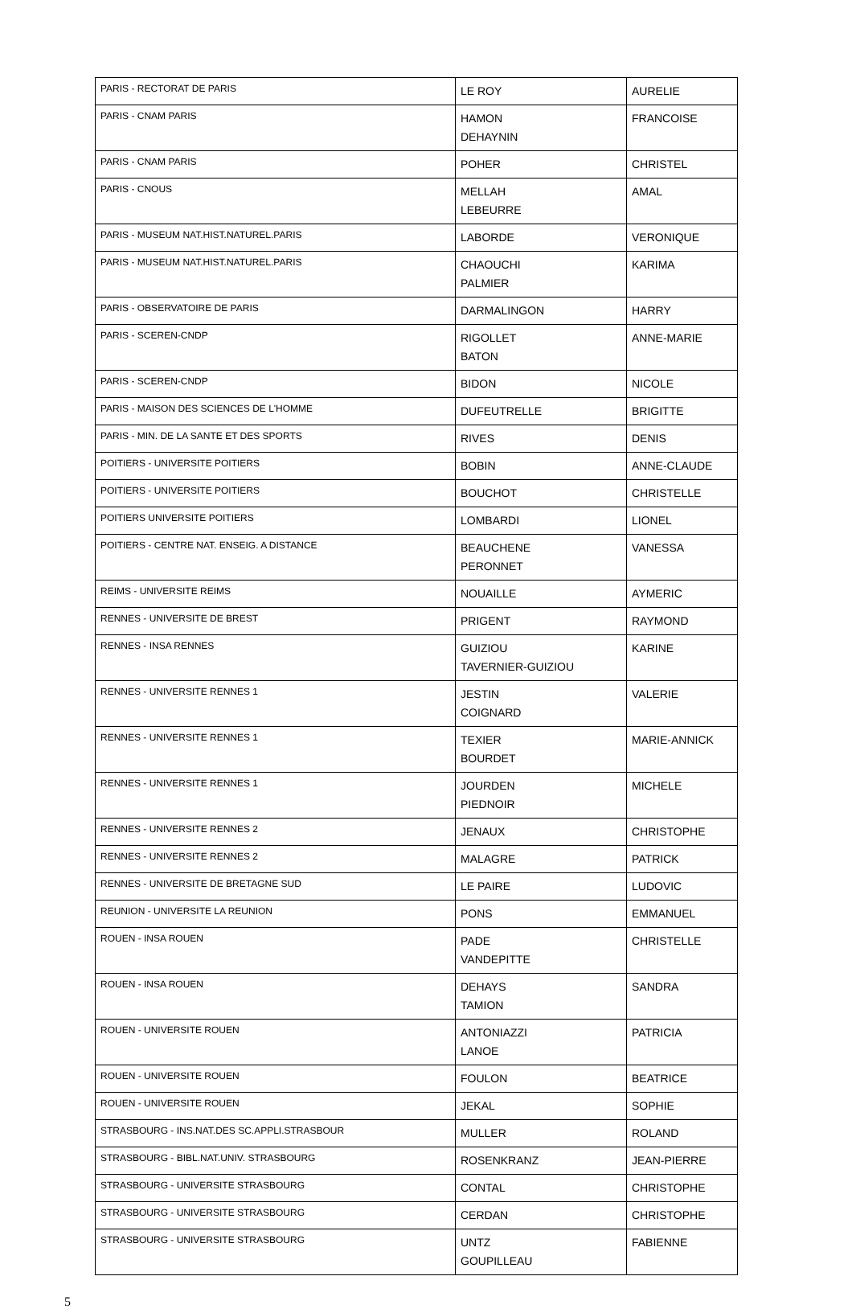| PARIS - RECTORAT DE PARIS | LE ROY | AURELIE |
| PARIS - CNAM PARIS | HAMON DEHAYNIN | FRANCOISE |
| PARIS - CNAM PARIS | POHER | CHRISTEL |
| PARIS - CNOUS | MELLAH LEBEURRE | AMAL |
| PARIS - MUSEUM NAT.HIST.NATUREL.PARIS | LABORDE | VERONIQUE |
| PARIS - MUSEUM NAT.HIST.NATUREL.PARIS | CHAOUCHI PALMIER | KARIMA |
| PARIS - OBSERVATOIRE DE PARIS | DARMALINGON | HARRY |
| PARIS - SCEREN-CNDP | RIGOLLET BATON | ANNE-MARIE |
| PARIS - SCEREN-CNDP | BIDON | NICOLE |
| PARIS - MAISON DES SCIENCES DE L'HOMME | DUFEUTRELLE | BRIGITTE |
| PARIS - MIN. DE LA SANTE ET DES SPORTS | RIVES | DENIS |
| POITIERS - UNIVERSITE POITIERS | BOBIN | ANNE-CLAUDE |
| POITIERS - UNIVERSITE POITIERS | BOUCHOT | CHRISTELLE |
| POITIERS UNIVERSITE POITIERS | LOMBARDI | LIONEL |
| POITIERS - CENTRE NAT. ENSEIG. A DISTANCE | BEAUCHENE PERONNET | VANESSA |
| REIMS - UNIVERSITE REIMS | NOUAILLE | AYMERIC |
| RENNES - UNIVERSITE DE BREST | PRIGENT | RAYMOND |
| RENNES - INSA RENNES | GUIZIOU TAVERNIER-GUIZIOU | KARINE |
| RENNES - UNIVERSITE RENNES 1 | JESTIN COIGNARD | VALERIE |
| RENNES - UNIVERSITE RENNES 1 | TEXIER BOURDET | MARIE-ANNICK |
| RENNES - UNIVERSITE RENNES 1 | JOURDEN PIEDNOIR | MICHELE |
| RENNES - UNIVERSITE RENNES 2 | JENAUX | CHRISTOPHE |
| RENNES - UNIVERSITE RENNES 2 | MALAGRE | PATRICK |
| RENNES - UNIVERSITE DE BRETAGNE SUD | LE PAIRE | LUDOVIC |
| REUNION - UNIVERSITE LA REUNION | PONS | EMMANUEL |
| ROUEN - INSA ROUEN | PADE VANDEPITTE | CHRISTELLE |
| ROUEN - INSA ROUEN | DEHAYS TAMION | SANDRA |
| ROUEN - UNIVERSITE ROUEN | ANTONIAZZI LANOE | PATRICIA |
| ROUEN - UNIVERSITE ROUEN | FOULON | BEATRICE |
| ROUEN - UNIVERSITE ROUEN | JEKAL | SOPHIE |
| STRASBOURG - INS.NAT.DES SC.APPLI.STRASBOUR | MULLER | ROLAND |
| STRASBOURG - BIBL.NAT.UNIV. STRASBOURG | ROSENKRANZ | JEAN-PIERRE |
| STRASBOURG - UNIVERSITE STRASBOURG | CONTAL | CHRISTOPHE |
| STRASBOURG - UNIVERSITE STRASBOURG | CERDAN | CHRISTOPHE |
| STRASBOURG - UNIVERSITE STRASBOURG | UNTZ GOUPILLEAU | FABIENNE |
5